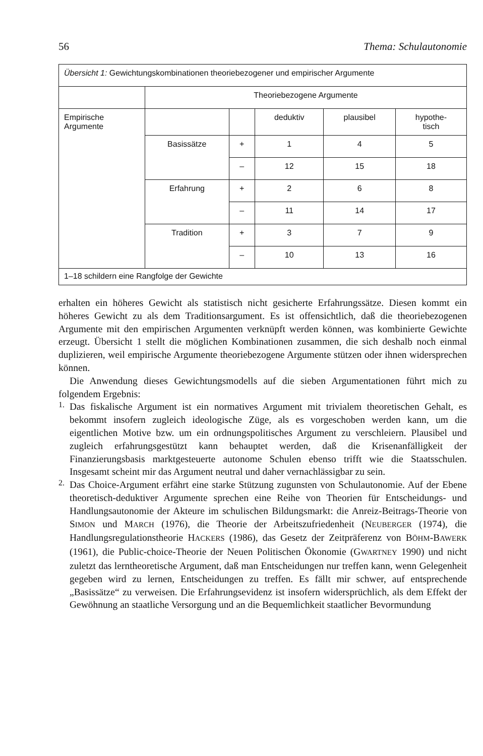56 Thema: Schulautonomie
| Übersicht 1: Gewichtungskombinationen theoriebezogener und empirischer Argumente | | | | | |
| | Theoriebezogene Argumente | | | | |
| Empirische Argumente | | | deduktiv | plausibel | hypothe- tisch |
| | Basissätze | + | 1 | 4 | 5 |
| | | – | 12 | 15 | 18 |
| | Erfahrung | + | 2 | 6 | 8 |
| | | – | 11 | 14 | 17 |
| | Tradition | + | 3 | 7 | 9 |
| | | – | 10 | 13 | 16 |
| 1–18 schildern eine Rangfolge der Gewichte | | | | | |
erhalten ein höheres Gewicht als statistisch nicht gesicherte Erfahrungssätze. Diesen kommt ein höheres Gewicht zu als dem Traditionsargument. Es ist offensichtlich, daß die theoriebezogenen Argumente mit den empirischen Argumenten verknüpft werden können, was kombinierte Gewichte erzeugt. Übersicht 1 stellt die möglichen Kombinationen zusammen, die sich deshalb noch einmal duplizieren, weil empirische Argumente theoriebezogene Argumente stützen oder ihnen widersprechen können.
Die Anwendung dieses Gewichtungsmodells auf die sieben Argumentationen führt mich zu folgendem Ergebnis:
1.
Das fiskalische Argument ist ein normatives Argument mit trivialem theoretischen Gehalt, es bekommt insofern zugleich ideologische Züge, als es vorgeschoben werden kann, um die eigentlichen Motive bzw. um ein ordnungspolitisches Argument zu verschleiern. Plausibel und zugleich erfahrungsgestützt kann behauptet werden, daß die Krisenanfälligkeit der Finanzierungsbasis marktgesteuerte autonome Schulen ebenso trifft wie die Staatsschulen. Insgesamt scheint mir das Argument neutral und daher vernachlässigbar zu sein.
2.
Das Choice-Argument erfährt eine starke Stützung zugunsten von Schulautonomie. Auf der Ebene theoretisch-deduktiver Argumente sprechen eine Reihe von Theorien für Entscheidungs- und Handlungsautonomie der Akteure im schulischen Bildungsmarkt: die Anreiz-Beitrags-Theorie von SIMON und MARCH (1976), die Theorie der Arbeitszufriedenheit (NEUBERGER (1974), die Handlungsregulationstheorie HACKERS (1986), das Gesetz der Zeitpräferenz von BÖHM-BAWERK (1961), die Public-choice-Theorie der Neuen Politischen Ökonomie (GWARTNEY 1990) und nicht zuletzt das lerntheoretische Argument, daß man Entscheidungen nur treffen kann, wenn Gelegenheit gegeben wird zu lernen, Entscheidungen zu treffen. Es fällt mir schwer, auf entsprechende „Basissätze“ zu verweisen. Die Erfahrungsevidenz ist insofern widersprüchlich, als dem Effekt der Gewöhnung an staatliche Versorgung und an die Bequemlichkeit staatlicher Bevormundung